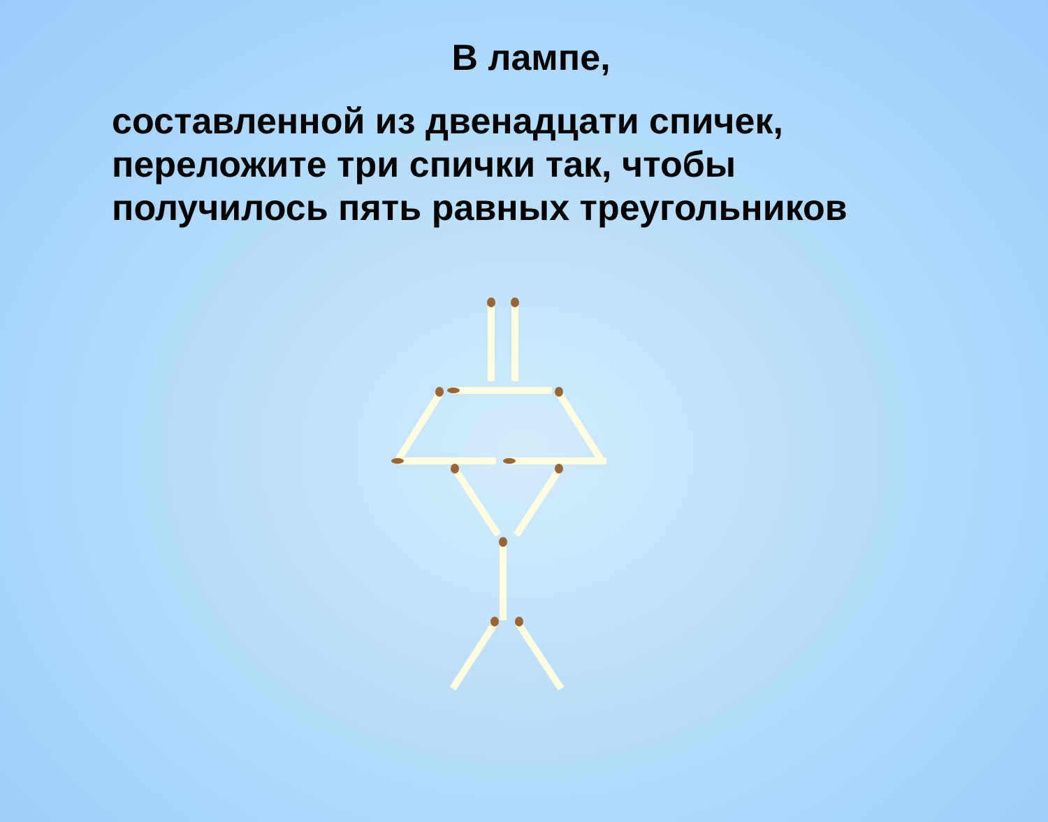В лампе,
составленной из двенадцати спичек,
переложите три спички так, чтобы
получилось пять равных треугольников